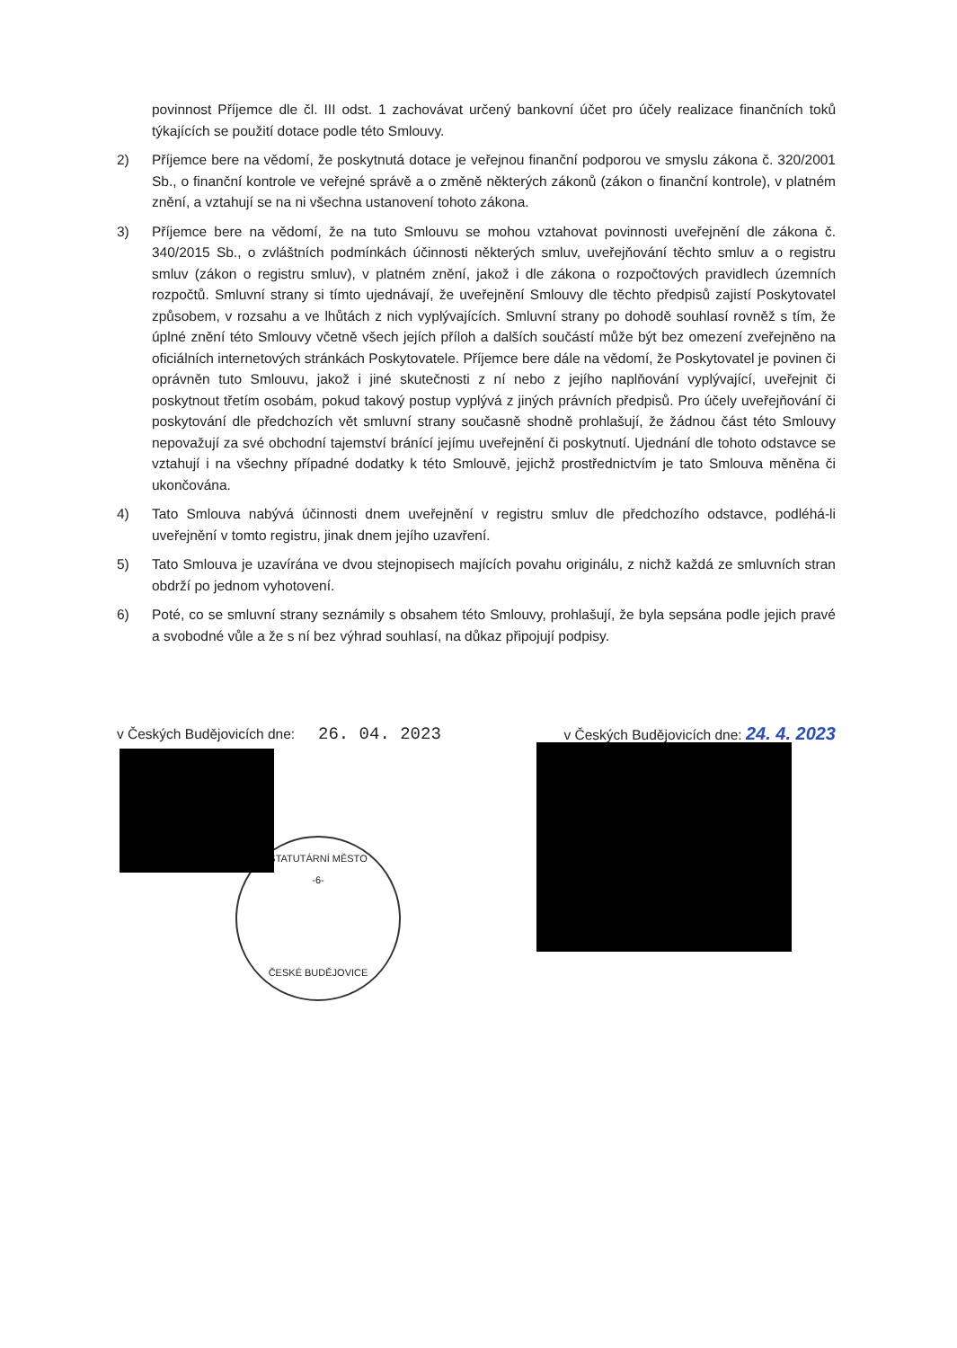povinnost Příjemce dle čl. III odst. 1 zachovávat určený bankovní účet pro účely realizace finančních toků týkajících se použití dotace podle této Smlouvy.
2) Příjemce bere na vědomí, že poskytnutá dotace je veřejnou finanční podporou ve smyslu zákona č. 320/2001 Sb., o finanční kontrole ve veřejné správě a o změně některých zákonů (zákon o finanční kontrole), v platném znění, a vztahují se na ni všechna ustanovení tohoto zákona.
3) Příjemce bere na vědomí, že na tuto Smlouvu se mohou vztahovat povinnosti uveřejnění dle zákona č. 340/2015 Sb., o zvláštních podmínkách účinnosti některých smluv, uveřejňování těchto smluv a o registru smluv (zákon o registru smluv), v platném znění, jakož i dle zákona o rozpočtových pravidlech územních rozpočtů. Smluvní strany si tímto ujednávají, že uveřejnění Smlouvy dle těchto předpisů zajistí Poskytovatel způsobem, v rozsahu a ve lhůtách z nich vyplývajících. Smluvní strany po dohodě souhlasí rovněž s tím, že úplné znění této Smlouvy včetně všech jejích příloh a dalších součástí může být bez omezení zveřejněno na oficiálních internetových stránkách Poskytovatele. Příjemce bere dále na vědomí, že Poskytovatel je povinen či oprávněn tuto Smlouvu, jakož i jiné skutečnosti z ní nebo z jejího naplňování vyplývající, uveřejnit či poskytnout třetím osobám, pokud takový postup vyplývá z jiných právních předpisů. Pro účely uveřejňování či poskytování dle předchozích vět smluvní strany současně shodně prohlašují, že žádnou část této Smlouvy nepovažují za své obchodní tajemství bránící jejímu uveřejnění či poskytnutí. Ujednání dle tohoto odstavce se vztahují i na všechny případné dodatky k této Smlouvě, jejichž prostřednictvím je tato Smlouva měněna či ukončována.
4) Tato Smlouva nabývá účinnosti dnem uveřejnění v registru smluv dle předchozího odstavce, podléhá-li uveřejnění v tomto registru, jinak dnem jejího uzavření.
5) Tato Smlouva je uzavírána ve dvou stejnopisech majících povahu originálu, z nichž každá ze smluvních stran obdrží po jednom vyhotovení.
6) Poté, co se smluvní strany seznámily s obsahem této Smlouvy, prohlašují, že byla sepsána podle jejich pravé a svobodné vůle a že s ní bez výhrad souhlasí, na důkaz připojují podpisy.
v Českých Budějovicích dne: 26. 04. 2023
v Českých Budějovicích dne: 24. 4. 2023
STATUTÁRNÍ MĚSTO
-6-
ČESKÉ BUDĚJOVICE